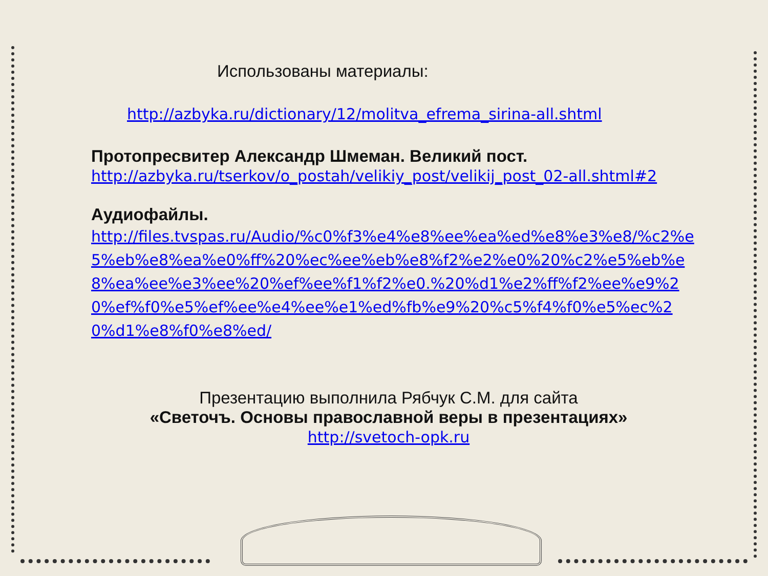Использованы материалы:
http://azbyka.ru/dictionary/12/molitva_efrema_sirina-all.shtml
Протопресвитер Александр Шмеман. Великий пост.
http://azbyka.ru/tserkov/o_postah/velikiy_post/velikij_post_02-all.shtml#2
Аудиофайлы.
http://files.tvspas.ru/Audio/%c0%f3%e4%e8%ee%ea%ed%e8%e3%e8/%c2%e5%eb%e8%ea%e0%ff%20%ec%ee%eb%e8%f2%e2%e0%20%c2%e5%eb%e8%ea%ee%e3%ee%20%ef%ee%f1%f2%e0.%20%d1%e2%ff%f2%ee%e9%20%ef%f0%e5%ef%ee%e4%ee%e1%ed%fb%e9%20%c5%f4%f0%e5%ec%20%d1%e8%f0%e8%ed/
Презентацию выполнила Рябчук С.М. для сайта
«Светочъ. Основы православной веры в презентациях»
http://svetoch-opk.ru